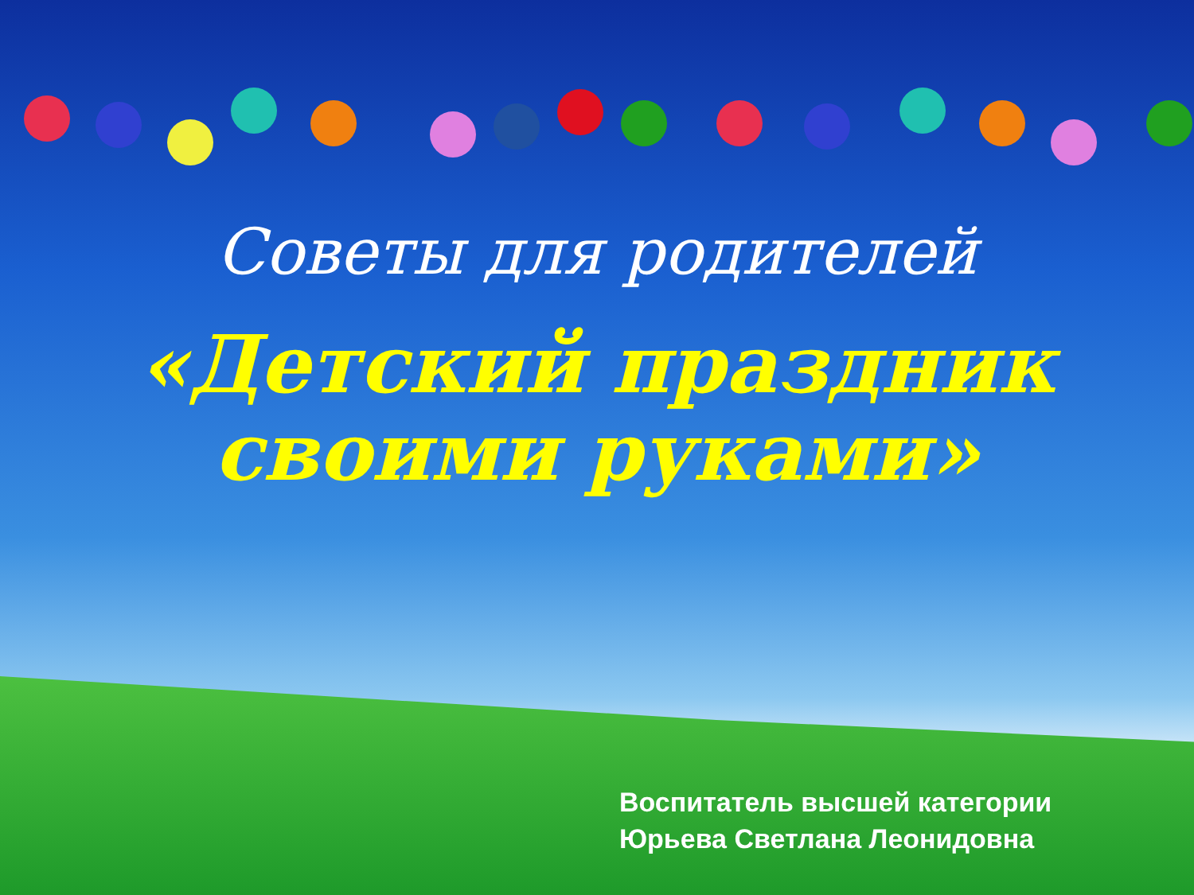Советы для родителей
«Детский праздник
своими руками»
Воспитатель высшей категории
Юрьева Светлана Леонидовна